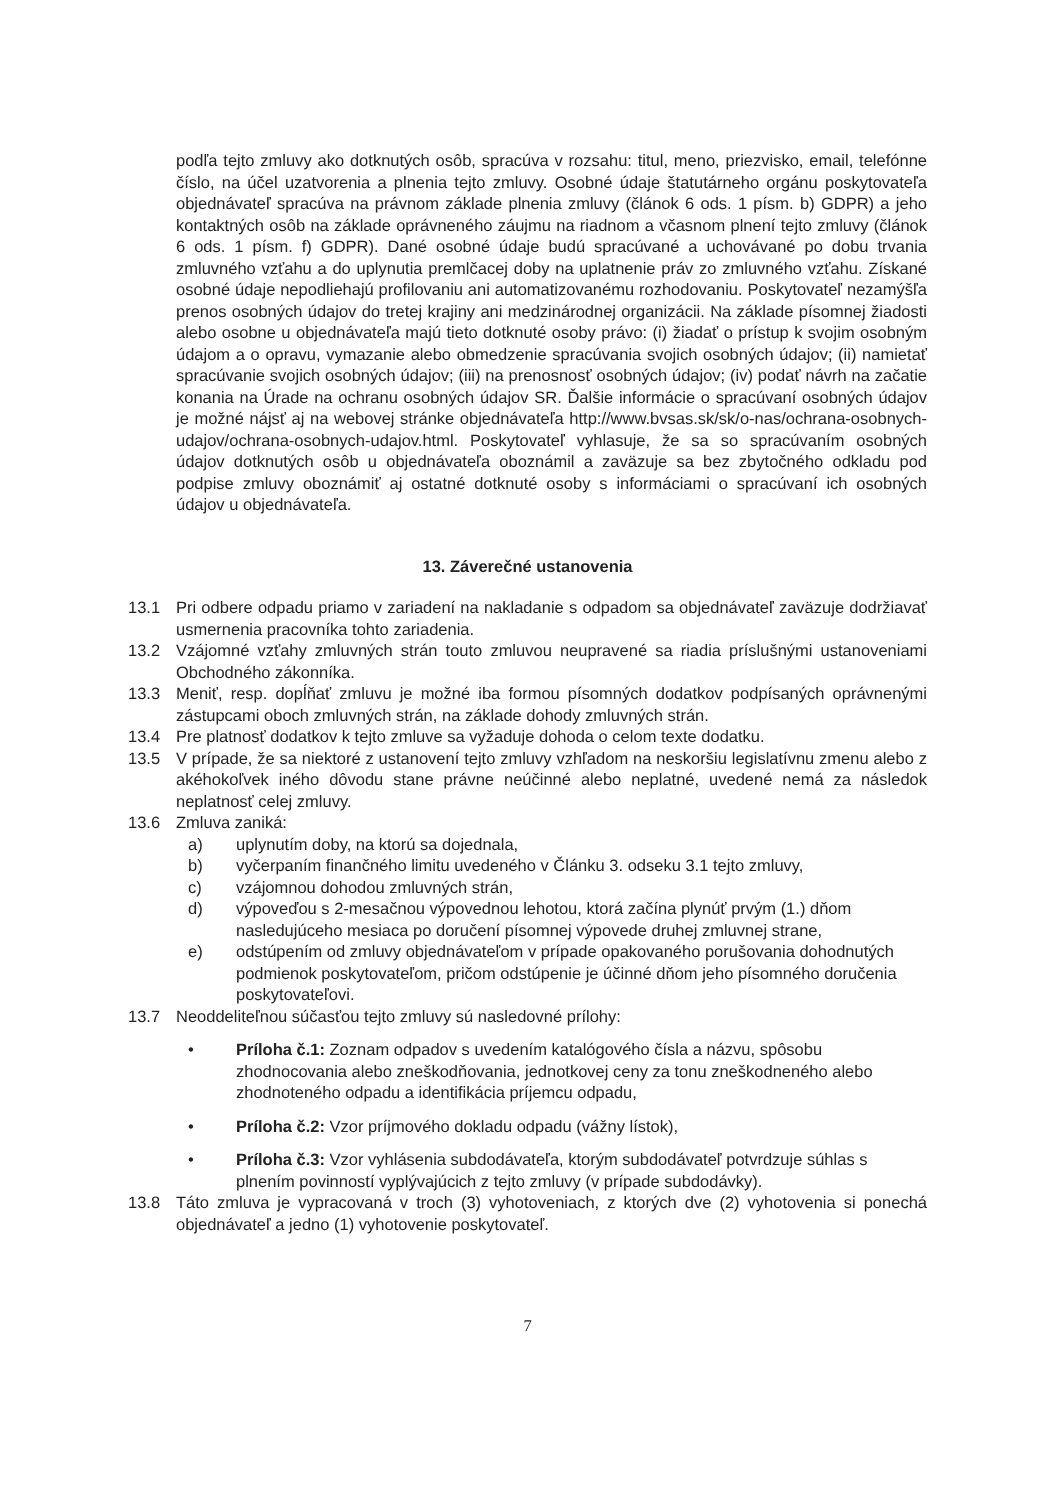podľa tejto zmluvy ako dotknutých osôb, spracúva v rozsahu: titul, meno, priezvisko, email, telefónne číslo, na účel uzatvorenia a plnenia tejto zmluvy. Osobné údaje štatutárneho orgánu poskytovateľa objednávateľ spracúva na právnom základe plnenia zmluvy (článok 6 ods. 1 písm. b) GDPR) a jeho kontaktných osôb na základe oprávneného záujmu na riadnom a včasnom plnení tejto zmluvy (článok 6 ods. 1 písm. f) GDPR). Dané osobné údaje budú spracúvané a uchovávané po dobu trvania zmluvného vzťahu a do uplynutia premlčacej doby na uplatnenie práv zo zmluvného vzťahu. Získané osobné údaje nepodliehajú profilovaniu ani automatizovanému rozhodovaniu. Poskytovateľ nezamýšľa prenos osobných údajov do tretej krajiny ani medzinárodnej organizácii. Na základe písomnej žiadosti alebo osobne u objednávateľa majú tieto dotknuté osoby právo: (i) žiadať o prístup k svojim osobným údajom a o opravu, vymazanie alebo obmedzenie spracúvania svojich osobných údajov; (ii) namietať spracúvanie svojich osobných údajov; (iii) na prenosnosť osobných údajov; (iv) podať návrh na začatie konania na Úrade na ochranu osobných údajov SR. Ďalšie informácie o spracúvaní osobných údajov je možné nájsť aj na webovej stránke objednávateľa http://www.bvsas.sk/sk/o-nas/ochrana-osobnych-udajov/ochrana-osobnych-udajov.html. Poskytovateľ vyhlasuje, že sa so spracúvaním osobných údajov dotknutých osôb u objednávateľa oboznámil a zaväzuje sa bez zbytočného odkladu pod podpise zmluvy oboznámiť aj ostatné dotknuté osoby s informáciami o spracúvaní ich osobných údajov u objednávateľa.
13. Záverečné ustanovenia
13.1 Pri odbere odpadu priamo v zariadení na nakladanie s odpadom sa objednávateľ zaväzuje dodržiavať usmernenia pracovníka tohto zariadenia.
13.2 Vzájomné vzťahy zmluvných strán touto zmluvou neupravené sa riadia príslušnými ustanoveniami Obchodného zákonníka.
13.3 Meniť, resp. dopĺňať zmluvu je možné iba formou písomných dodatkov podpísaných oprávnenými zástupcami oboch zmluvných strán, na základe dohody zmluvných strán.
13.4 Pre platnosť dodatkov k tejto zmluve sa vyžaduje dohoda o celom texte dodatku.
13.5 V prípade, že sa niektoré z ustanovení tejto zmluvy vzhľadom na neskoršiu legislatívnu zmenu alebo z akéhokoľvek iného dôvodu stane právne neúčinné alebo neplatné, uvedené nemá za následok neplatnosť celej zmluvy.
13.6 Zmluva zaniká:
a) uplynutím doby, na ktorú sa dojednala,
b) vyčerpaním finančného limitu uvedeného v Článku 3. odseku 3.1 tejto zmluvy,
c) vzájomnou dohodou zmluvných strán,
d) výpoveďou s 2-mesačnou výpovednou lehotou, ktorá začína plynúť prvým (1.) dňom nasledujúceho mesiaca po doručení písomnej výpovede druhej zmluvnej strane,
e) odstúpením od zmluvy objednávateľom v prípade opakovaného porušovania dohodnutých podmienok poskytovateľom, pričom odstúpenie je účinné dňom jeho písomného doručenia poskytovateľovi.
13.7 Neoddeliteľnou súčasťou tejto zmluvy sú nasledovné prílohy:
• Príloha č.1: Zoznam odpadov s uvedením katalógového čísla a názvu, spôsobu zhodnocovania alebo zneškodňovania, jednotkovej ceny za tonu zneškodneného alebo zhodnoteného odpadu a identifikácia príjemcu odpadu,
• Príloha č.2: Vzor príjmového dokladu odpadu (vážny lístok),
• Príloha č.3: Vzor vyhlásenia subdodávateľa, ktorým subdodávateľ potvrdzuje súhlas s plnením povinností vyplývajúcich z tejto zmluvy (v prípade subdodávky).
13.8 Táto zmluva je vypracovaná v troch (3) vyhotoveniach, z ktorých dve (2) vyhotovenia si ponechá objednávateľ a jedno (1) vyhotovenie poskytovateľ.
7